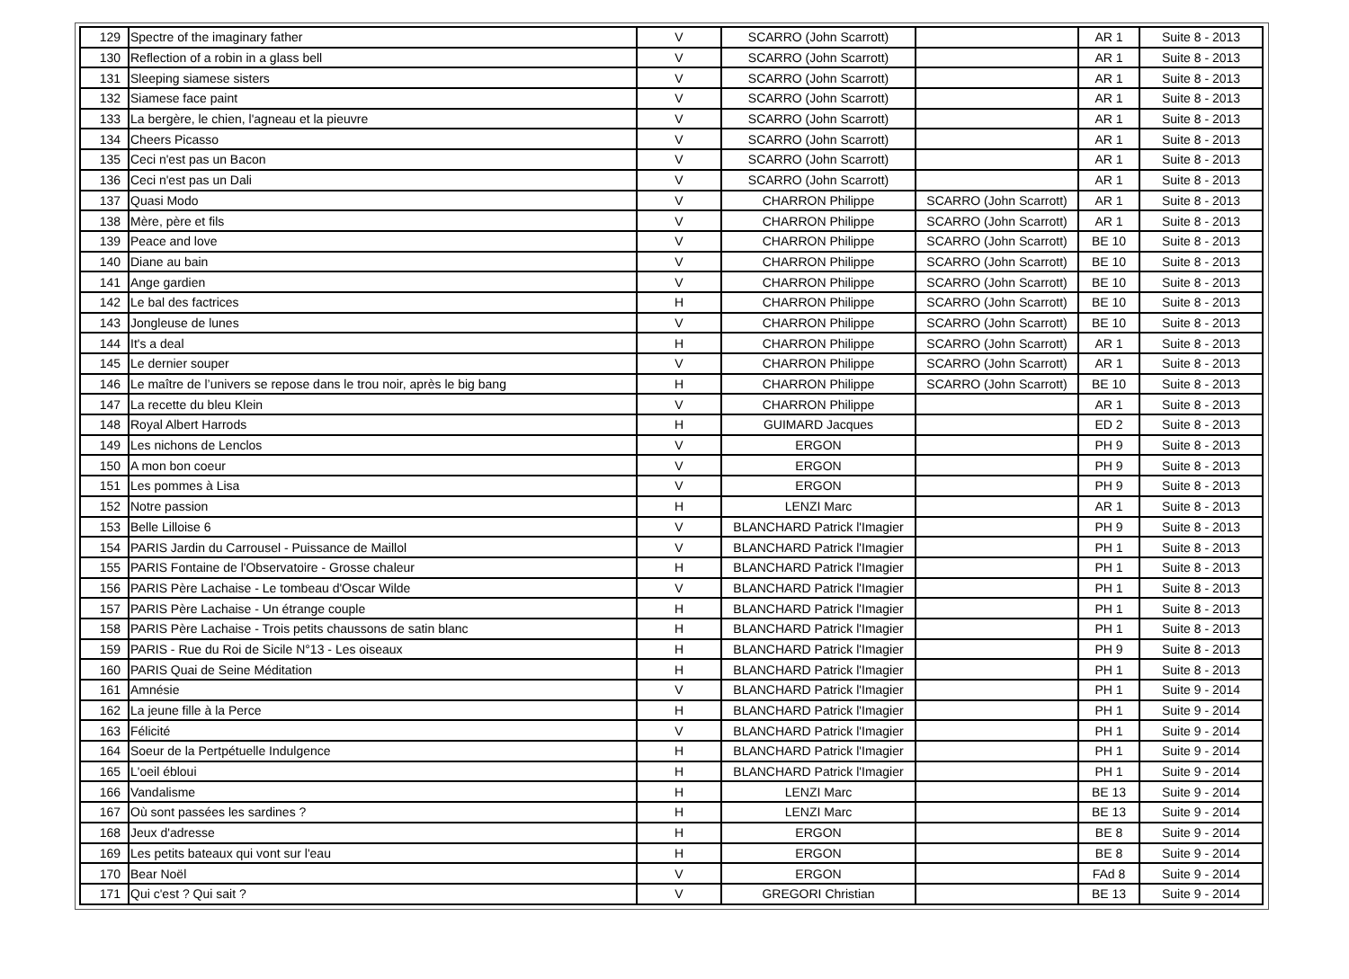| 129 | Spectre of the imaginary father | V | SCARRO (John Scarrott) | | AR 1 | Suite 8 - 2013 |
| 130 | Reflection of a robin in a glass bell | V | SCARRO (John Scarrott) | | AR 1 | Suite 8 - 2013 |
| 131 | Sleeping siamese sisters | V | SCARRO (John Scarrott) | | AR 1 | Suite 8 - 2013 |
| 132 | Siamese face paint | V | SCARRO (John Scarrott) | | AR 1 | Suite 8 - 2013 |
| 133 | La bergère, le chien, l'agneau et la pieuvre | V | SCARRO (John Scarrott) | | AR 1 | Suite 8 - 2013 |
| 134 | Cheers Picasso | V | SCARRO (John Scarrott) | | AR 1 | Suite 8 - 2013 |
| 135 | Ceci n'est pas un Bacon | V | SCARRO (John Scarrott) | | AR 1 | Suite 8 - 2013 |
| 136 | Ceci n'est pas un Dali | V | SCARRO (John Scarrott) | | AR 1 | Suite 8 - 2013 |
| 137 | Quasi Modo | V | CHARRON Philippe | SCARRO (John Scarrott) | AR 1 | Suite 8 - 2013 |
| 138 | Mère, père et fils | V | CHARRON Philippe | SCARRO (John Scarrott) | AR 1 | Suite 8 - 2013 |
| 139 | Peace and love | V | CHARRON Philippe | SCARRO (John Scarrott) | BE 10 | Suite 8 - 2013 |
| 140 | Diane au bain | V | CHARRON Philippe | SCARRO (John Scarrott) | BE 10 | Suite 8 - 2013 |
| 141 | Ange gardien | V | CHARRON Philippe | SCARRO (John Scarrott) | BE 10 | Suite 8 - 2013 |
| 142 | Le bal des factrices | H | CHARRON Philippe | SCARRO (John Scarrott) | BE 10 | Suite 8 - 2013 |
| 143 | Jongleuse de lunes | V | CHARRON Philippe | SCARRO (John Scarrott) | BE 10 | Suite 8 - 2013 |
| 144 | It's a deal | H | CHARRON Philippe | SCARRO (John Scarrott) | AR 1 | Suite 8 - 2013 |
| 145 | Le dernier souper | V | CHARRON Philippe | SCARRO (John Scarrott) | AR 1 | Suite 8 - 2013 |
| 146 | Le maître de l’univers se repose dans le trou noir, après le big bang | H | CHARRON Philippe | SCARRO (John Scarrott) | BE 10 | Suite 8 - 2013 |
| 147 | La recette du bleu Klein | V | CHARRON Philippe | | AR 1 | Suite 8 - 2013 |
| 148 | Royal Albert Harrods | H | GUIMARD Jacques | | ED 2 | Suite 8 - 2013 |
| 149 | Les nichons de Lenclos | V | ERGON | | PH 9 | Suite 8 - 2013 |
| 150 | A mon bon coeur | V | ERGON | | PH 9 | Suite 8 - 2013 |
| 151 | Les pommes à Lisa | V | ERGON | | PH 9 | Suite 8 - 2013 |
| 152 | Notre passion | H | LENZI Marc | | AR 1 | Suite 8 - 2013 |
| 153 | Belle Lilloise 6 | V | BLANCHARD Patrick l'Imagier | | PH 9 | Suite 8 - 2013 |
| 154 | PARIS Jardin du Carrousel - Puissance de Maillol | V | BLANCHARD Patrick l'Imagier | | PH 1 | Suite 8 - 2013 |
| 155 | PARIS Fontaine de l'Observatoire - Grosse chaleur | H | BLANCHARD Patrick l'Imagier | | PH 1 | Suite 8 - 2013 |
| 156 | PARIS Père Lachaise - Le tombeau d'Oscar Wilde | V | BLANCHARD Patrick l'Imagier | | PH 1 | Suite 8 - 2013 |
| 157 | PARIS Père Lachaise - Un étrange couple | H | BLANCHARD Patrick l'Imagier | | PH 1 | Suite 8 - 2013 |
| 158 | PARIS Père Lachaise - Trois petits chaussons de satin blanc | H | BLANCHARD Patrick l'Imagier | | PH 1 | Suite 8 - 2013 |
| 159 | PARIS - Rue du Roi de Sicile N°13 - Les oiseaux | H | BLANCHARD Patrick l'Imagier | | PH 9 | Suite 8 - 2013 |
| 160 | PARIS Quai de Seine Méditation | H | BLANCHARD Patrick l'Imagier | | PH 1 | Suite 8 - 2013 |
| 161 | Amnésie | V | BLANCHARD Patrick l'Imagier | | PH 1 | Suite 9 - 2014 |
| 162 | La jeune fille à la Perce | H | BLANCHARD Patrick l'Imagier | | PH 1 | Suite 9 - 2014 |
| 163 | Félicité | V | BLANCHARD Patrick l'Imagier | | PH 1 | Suite 9 - 2014 |
| 164 | Soeur de la Pertpétuelle Indulgence | H | BLANCHARD Patrick l'Imagier | | PH 1 | Suite 9 - 2014 |
| 165 | L'oeil ébloui | H | BLANCHARD Patrick l'Imagier | | PH 1 | Suite 9 - 2014 |
| 166 | Vandalisme | H | LENZI Marc | | BE 13 | Suite 9 - 2014 |
| 167 | Où sont passées les sardines ? | H | LENZI Marc | | BE 13 | Suite 9 - 2014 |
| 168 | Jeux d'adresse | H | ERGON | | BE 8 | Suite 9 - 2014 |
| 169 | Les petits bateaux qui vont sur l'eau | H | ERGON | | BE 8 | Suite 9 - 2014 |
| 170 | Bear Noël | V | ERGON | | FAd 8 | Suite 9 - 2014 |
| 171 | Qui c'est ? Qui sait ? | V | GREGORI Christian | | BE 13 | Suite 9 - 2014 |